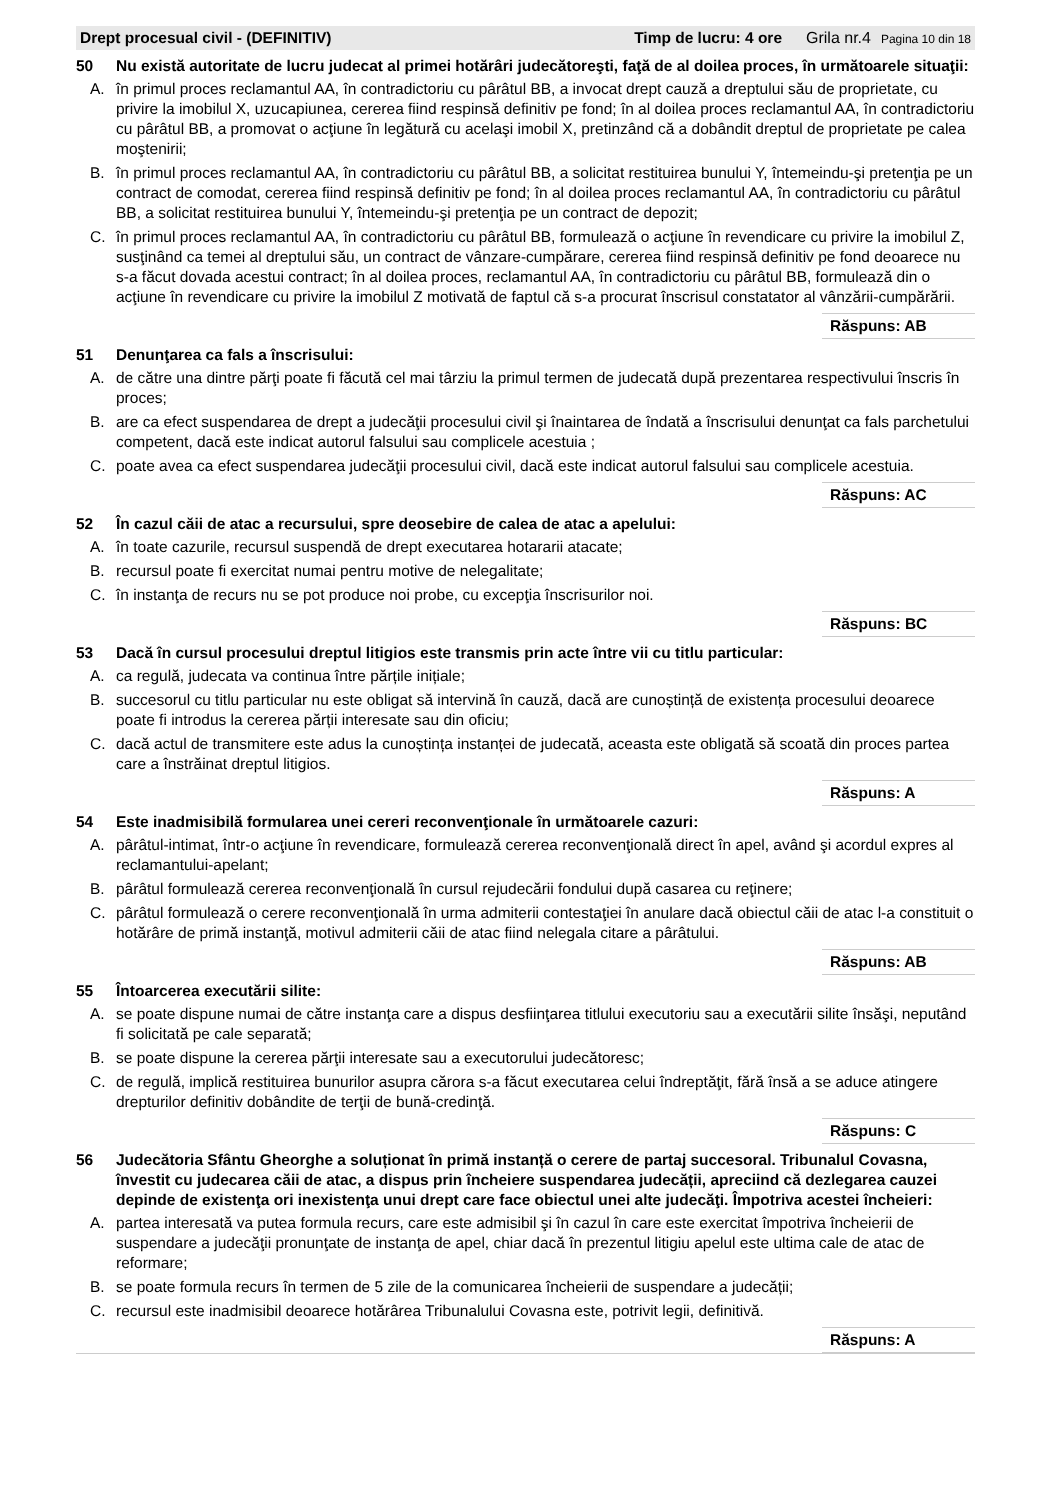Drept procesual civil - (DEFINITIV) Timp de lucru: 4 ore Grila nr.4 Pagina 10 din 18
50 Nu există autoritate de lucru judecat al primei hotărâri judecătoreşti, faţă de al doilea proces, în următoarele situaţii:
A. în primul proces reclamantul AA, în contradictoriu cu pârâtul BB, a invocat drept cauză a dreptului său de proprietate, cu privire la imobilul X, uzucapiunea, cererea fiind respinsă definitiv pe fond; în al doilea proces reclamantul AA, în contradictoriu cu pârâtul BB, a promovat o acţiune în legătură cu acelaşi imobil X, pretinzând că a dobândit dreptul de proprietate pe calea moştenirii;
B. în primul proces reclamantul AA, în contradictoriu cu pârâtul BB, a solicitat restituirea bunului Y, întemeindu-şi pretenţia pe un contract de comodat, cererea fiind respinsă definitiv pe fond; în al doilea proces reclamantul AA, în contradictoriu cu pârâtul BB, a solicitat restituirea bunului Y, întemeindu-şi pretenţia pe un contract de depozit;
C. în primul proces reclamantul AA, în contradictoriu cu pârâtul BB, formulează o acţiune în revendicare cu privire la imobilul Z, susţinând ca temei al dreptului său, un contract de vânzare-cumpărare, cererea fiind respinsă definitiv pe fond deoarece nu s-a făcut dovada acestui contract; în al doilea proces, reclamantul AA, în contradictoriu cu pârâtul BB, formulează din o acţiune în revendicare cu privire la imobilul Z motivată de faptul că s-a procurat înscrisul constatator al vânzării-cumpărării.
Răspuns: AB
51 Denunţarea ca fals a înscrisului:
A. de către una dintre părţi poate fi făcută cel mai târziu la primul termen de judecată după prezentarea respectivului înscris în proces;
B. are ca efect suspendarea de drept a judecăţii procesului civil şi înaintarea de îndată a înscrisului denunţat ca fals parchetului competent, dacă este indicat autorul falsului sau complicele acestuia ;
C. poate avea ca efect suspendarea judecăţii procesului civil, dacă este indicat autorul falsului sau complicele acestuia.
Răspuns: AC
52 În cazul căii de atac a recursului, spre deosebire de calea de atac a apelului:
A. în toate cazurile, recursul suspendă de drept executarea hotararii atacate;
B. recursul poate fi exercitat numai pentru motive de nelegalitate;
C. în instanţa de recurs nu se pot produce noi probe, cu excepţia înscrisurilor noi.
Răspuns: BC
53 Dacă în cursul procesului dreptul litigios este transmis prin acte între vii cu titlu particular:
A. ca regulă, judecata va continua între părțile inițiale;
B. succesorul cu titlu particular nu este obligat să intervină în cauză, dacă are cunoștință de existența procesului deoarece poate fi introdus la cererea părții interesate sau din oficiu;
C. dacă actul de transmitere este adus la cunoștința instanței de judecată, aceasta este obligată să scoată din proces partea care a înstrăinat dreptul litigios.
Răspuns: A
54 Este inadmisibilă formularea unei cereri reconvenţionale în următoarele cazuri:
A. pârâtul-intimat, într-o acţiune în revendicare, formulează cererea reconvenţională direct în apel, având şi acordul expres al reclamantului-apelant;
B. pârâtul formulează cererea reconvenţională în cursul rejudecării fondului după casarea cu reţinere;
C. pârâtul formulează o cerere reconvenţională în urma admiterii contestaţiei în anulare dacă obiectul căii de atac l-a constituit o hotărâre de primă instanţă, motivul admiterii căii de atac fiind nelegala citare a pârâtului.
Răspuns: AB
55 Întoarcerea executării silite:
A. se poate dispune numai de către instanţa care a dispus desfiinţarea titlului executoriu sau a executării silite însăşi, neputând fi solicitată pe cale separată;
B. se poate dispune la cererea părţii interesate sau a executorului judecătoresc;
C. de regulă, implică restituirea bunurilor asupra cărora s-a făcut executarea celui îndreptăţit, fără însă a se aduce atingere drepturilor definitiv dobândite de terţii de bună-credinţă.
Răspuns: C
56 Judecătoria Sfântu Gheorghe a soluționat în primă instanță o cerere de partaj succesoral. Tribunalul Covasna, învestit cu judecarea căii de atac, a dispus prin încheiere suspendarea judecății, apreciind că dezlegarea cauzei depinde de existenţa ori inexistenţa unui drept care face obiectul unei alte judecăţi. Împotriva acestei încheieri:
A. partea interesată va putea formula recurs, care este admisibil şi în cazul în care este exercitat împotriva încheierii de suspendare a judecăţii pronunţate de instanţa de apel, chiar dacă în prezentul litigiu apelul este ultima cale de atac de reformare;
B. se poate formula recurs în termen de 5 zile de la comunicarea încheierii de suspendare a judecății;
C. recursul este inadmisibil deoarece hotărârea Tribunalului Covasna este, potrivit legii, definitivă.
Răspuns: A